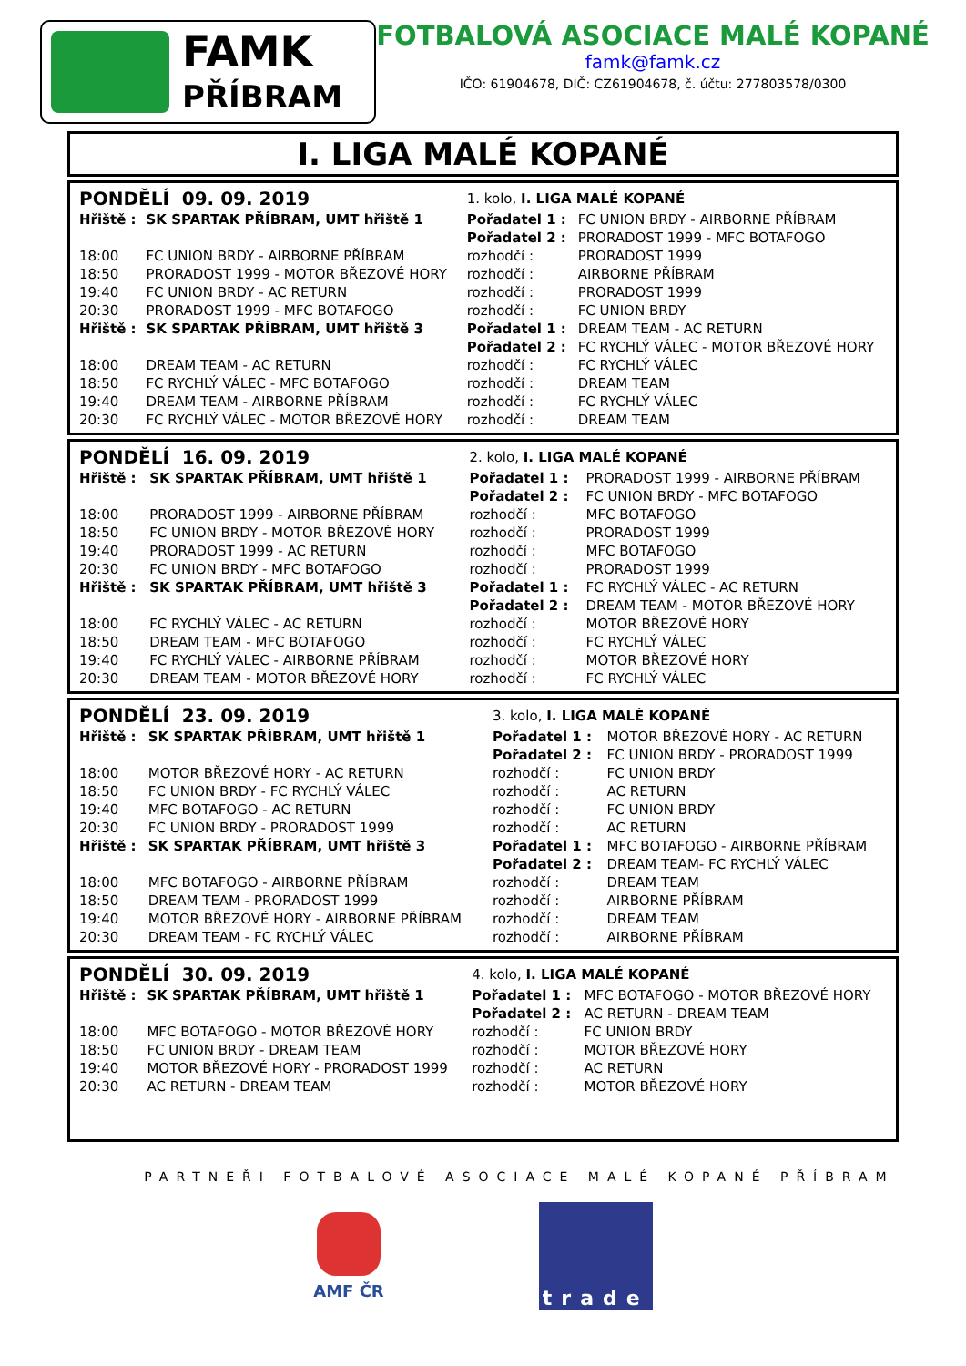FAMK
PŘÍBRAM
FOTBALOVÁ ASOCIACE MALÉ KOPANÉ
famk@famk.cz
IČO: 61904678, DIČ: CZ61904678, č. účtu: 277803578/0300
I. LIGA MALÉ KOPANÉ
| PONDĚLÍ 09. 09. 2019 | | 1. kolo, I. LIGA MALÉ KOPANÉ | |
| Hřiště : | SK SPARTAK PŘÍBRAM, UMT hřiště 1 | Pořadatel 1 : | FC UNION BRDY - AIRBORNE PŘÍBRAM |
| | | Pořadatel 2 : | PRORADOST 1999 - MFC BOTAFOGO |
| 18:00 | FC UNION BRDY - AIRBORNE PŘÍBRAM | rozhodčí : | PRORADOST 1999 |
| 18:50 | PRORADOST 1999 - MOTOR BŘEZOVÉ HORY | rozhodčí : | AIRBORNE PŘÍBRAM |
| 19:40 | FC UNION BRDY - AC RETURN | rozhodčí : | PRORADOST 1999 |
| 20:30 | PRORADOST 1999 - MFC BOTAFOGO | rozhodčí : | FC UNION BRDY |
| Hřiště : | SK SPARTAK PŘÍBRAM, UMT hřiště 3 | Pořadatel 1 : | DREAM TEAM - AC RETURN |
| | | Pořadatel 2 : | FC RYCHLÝ VÁLEC - MOTOR BŘEZOVÉ HORY |
| 18:00 | DREAM TEAM - AC RETURN | rozhodčí : | FC RYCHLÝ VÁLEC |
| 18:50 | FC RYCHLÝ VÁLEC - MFC BOTAFOGO | rozhodčí : | DREAM TEAM |
| 19:40 | DREAM TEAM - AIRBORNE PŘÍBRAM | rozhodčí : | FC RYCHLÝ VÁLEC |
| 20:30 | FC RYCHLÝ VÁLEC - MOTOR BŘEZOVÉ HORY | rozhodčí : | DREAM TEAM |
| PONDĚLÍ 16. 09. 2019 | | 2. kolo, I. LIGA MALÉ KOPANÉ | |
| Hřiště : | SK SPARTAK PŘÍBRAM, UMT hřiště 1 | Pořadatel 1 : | PRORADOST 1999 - AIRBORNE PŘÍBRAM |
| | | Pořadatel 2 : | FC UNION BRDY - MFC BOTAFOGO |
| 18:00 | PRORADOST 1999 - AIRBORNE PŘÍBRAM | rozhodčí : | MFC BOTAFOGO |
| 18:50 | FC UNION BRDY - MOTOR BŘEZOVÉ HORY | rozhodčí : | PRORADOST 1999 |
| 19:40 | PRORADOST 1999 - AC RETURN | rozhodčí : | MFC BOTAFOGO |
| 20:30 | FC UNION BRDY - MFC BOTAFOGO | rozhodčí : | PRORADOST 1999 |
| Hřiště : | SK SPARTAK PŘÍBRAM, UMT hřiště 3 | Pořadatel 1 : | FC RYCHLÝ VÁLEC - AC RETURN |
| | | Pořadatel 2 : | DREAM TEAM - MOTOR BŘEZOVÉ HORY |
| 18:00 | FC RYCHLÝ VÁLEC - AC RETURN | rozhodčí : | MOTOR BŘEZOVÉ HORY |
| 18:50 | DREAM TEAM - MFC BOTAFOGO | rozhodčí : | FC RYCHLÝ VÁLEC |
| 19:40 | FC RYCHLÝ VÁLEC - AIRBORNE PŘÍBRAM | rozhodčí : | MOTOR BŘEZOVÉ HORY |
| 20:30 | DREAM TEAM - MOTOR BŘEZOVÉ HORY | rozhodčí : | FC RYCHLÝ VÁLEC |
| PONDĚLÍ 23. 09. 2019 | | 3. kolo, I. LIGA MALÉ KOPANÉ | |
| Hřiště : | SK SPARTAK PŘÍBRAM, UMT hřiště 1 | Pořadatel 1 : | MOTOR BŘEZOVÉ HORY - AC RETURN |
| | | Pořadatel 2 : | FC UNION BRDY - PRORADOST 1999 |
| 18:00 | MOTOR BŘEZOVÉ HORY - AC RETURN | rozhodčí : | FC UNION BRDY |
| 18:50 | FC UNION BRDY - FC RYCHLÝ VÁLEC | rozhodčí : | AC RETURN |
| 19:40 | MFC BOTAFOGO - AC RETURN | rozhodčí : | FC UNION BRDY |
| 20:30 | FC UNION BRDY - PRORADOST 1999 | rozhodčí : | AC RETURN |
| Hřiště : | SK SPARTAK PŘÍBRAM, UMT hřiště 3 | Pořadatel 1 : | MFC BOTAFOGO - AIRBORNE PŘÍBRAM |
| | | Pořadatel 2 : | DREAM TEAM- FC RYCHLÝ VÁLEC |
| 18:00 | MFC BOTAFOGO - AIRBORNE PŘÍBRAM | rozhodčí : | DREAM TEAM |
| 18:50 | DREAM TEAM - PRORADOST 1999 | rozhodčí : | AIRBORNE PŘÍBRAM |
| 19:40 | MOTOR BŘEZOVÉ HORY - AIRBORNE PŘÍBRAM | rozhodčí : | DREAM TEAM |
| 20:30 | DREAM TEAM - FC RYCHLÝ VÁLEC | rozhodčí : | AIRBORNE PŘÍBRAM |
| PONDĚLÍ 30. 09. 2019 | | 4. kolo, I. LIGA MALÉ KOPANÉ | |
| Hřiště : | SK SPARTAK PŘÍBRAM, UMT hřiště 1 | Pořadatel 1 : | MFC BOTAFOGO - MOTOR BŘEZOVÉ HORY |
| | | Pořadatel 2 : | AC RETURN - DREAM TEAM |
| 18:00 | MFC BOTAFOGO - MOTOR BŘEZOVÉ HORY | rozhodčí : | FC UNION BRDY |
| 18:50 | FC UNION BRDY - DREAM TEAM | rozhodčí : | MOTOR BŘEZOVÉ HORY |
| 19:40 | MOTOR BŘEZOVÉ HORY - PRORADOST 1999 | rozhodčí : | AC RETURN |
| 20:30 | AC RETURN - DREAM TEAM | rozhodčí : | MOTOR BŘEZOVÉ HORY |
PARTNEŘI FOTBALOVÉ ASOCIACE MALÉ KOPANÉ PŘÍBRAM
AMF ČR
trade